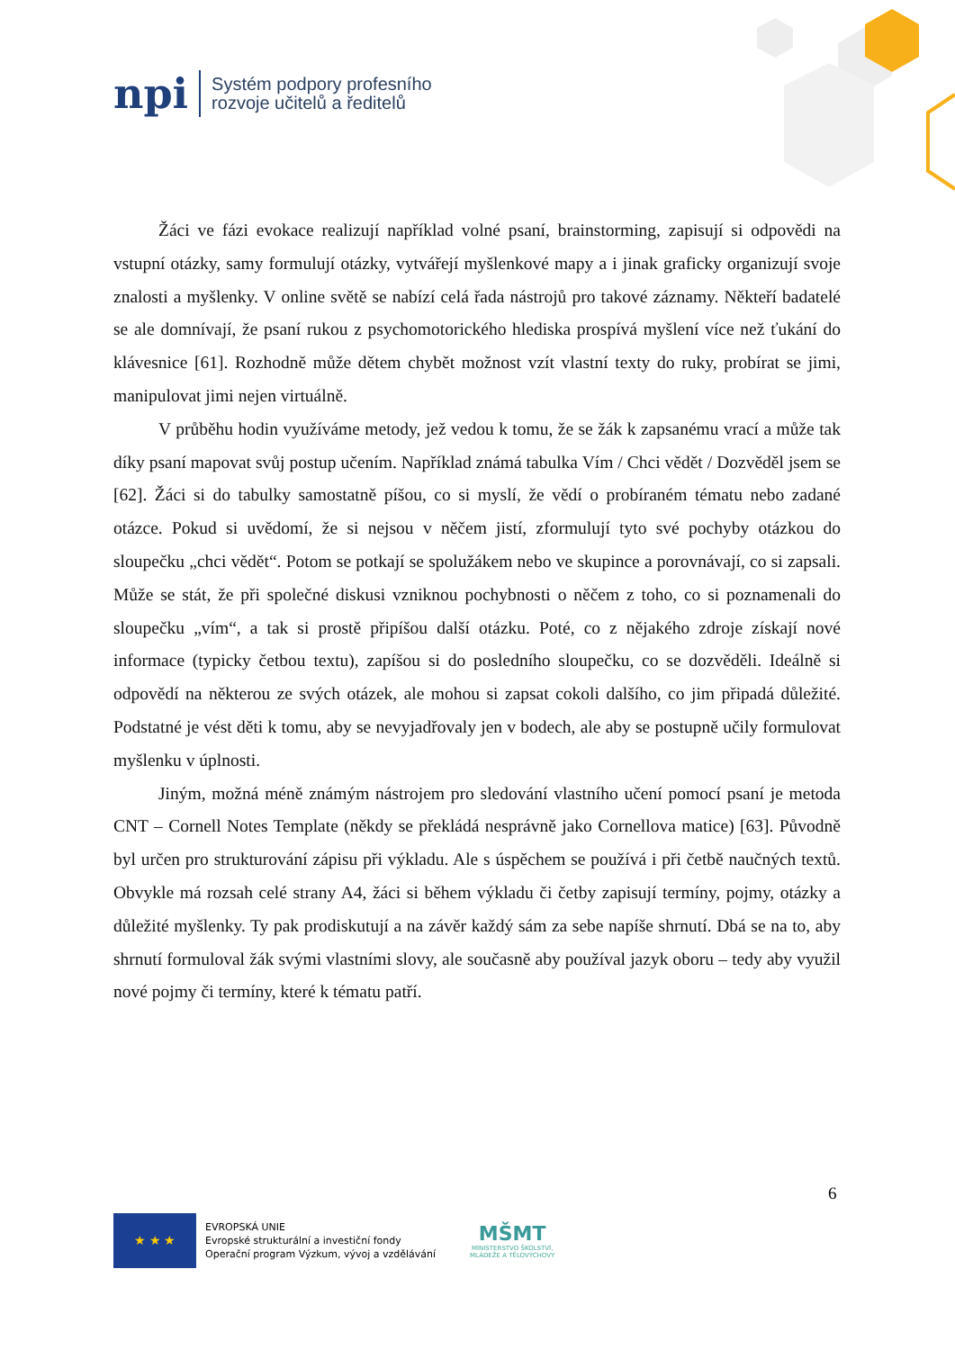npi
Systém podpory profesního
rozvoje učitelů a ředitelů
Žáci ve fázi evokace realizují například volné psaní, brainstorming, zapisují si odpovědi na vstupní otázky, samy formulují otázky, vytvářejí myšlenkové mapy a i jinak graficky organizují svoje znalosti a myšlenky. V online světě se nabízí celá řada nástrojů pro takové záznamy. Někteří badatelé se ale domnívají, že psaní rukou z psychomotorického hlediska prospívá myšlení více než ťukání do klávesnice [61]. Rozhodně může dětem chybět možnost vzít vlastní texty do ruky, probírat se jimi, manipulovat jimi nejen virtuálně.
V průběhu hodin využíváme metody, jež vedou k tomu, že se žák k zapsanému vrací a může tak díky psaní mapovat svůj postup učením. Například známá tabulka Vím / Chci vědět / Dozvěděl jsem se [62]. Žáci si do tabulky samostatně píšou, co si myslí, že vědí o probíraném tématu nebo zadané otázce. Pokud si uvědomí, že si nejsou v něčem jistí, zformulují tyto své pochyby otázkou do sloupečku „chci vědět“. Potom se potkají se spolužákem nebo ve skupince a porovnávají, co si zapsali. Může se stát, že při společné diskusi vzniknou pochybnosti o něčem z toho, co si poznamenali do sloupečku „vím“, a tak si prostě připíšou další otázku. Poté, co z nějakého zdroje získají nové informace (typicky četbou textu), zapíšou si do posledního sloupečku, co se dozvěděli. Ideálně si odpovědí na některou ze svých otázek, ale mohou si zapsat cokoli dalšího, co jim připadá důležité. Podstatné je vést děti k tomu, aby se nevyjadřovaly jen v bodech, ale aby se postupně učily formulovat myšlenku v úplnosti.
Jiným, možná méně známým nástrojem pro sledování vlastního učení pomocí psaní je metoda CNT – Cornell Notes Template (někdy se překládá nesprávně jako Cornellova matice) [63]. Původně byl určen pro strukturování zápisu při výkladu. Ale s úspěchem se používá i při četbě naučných textů. Obvykle má rozsah celé strany A4, žáci si během výkladu či četby zapisují termíny, pojmy, otázky a důležité myšlenky. Ty pak prodiskutují a na závěr každý sám za sebe napíše shrnutí. Dbá se na to, aby shrnutí formuloval žák svými vlastními slovy, ale současně aby používal jazyk oboru – tedy aby využil nové pojmy či termíny, které k tématu patří.
6
★ ★ ★
EVROPSKÁ UNIE
Evropské strukturální a investiční fondy
Operační program Výzkum, vývoj a vzdělávání
MŠMT
MINISTERSTVO ŠKOLSTVÍ,
MLÁDEŽE A TĚLOVÝCHOVY